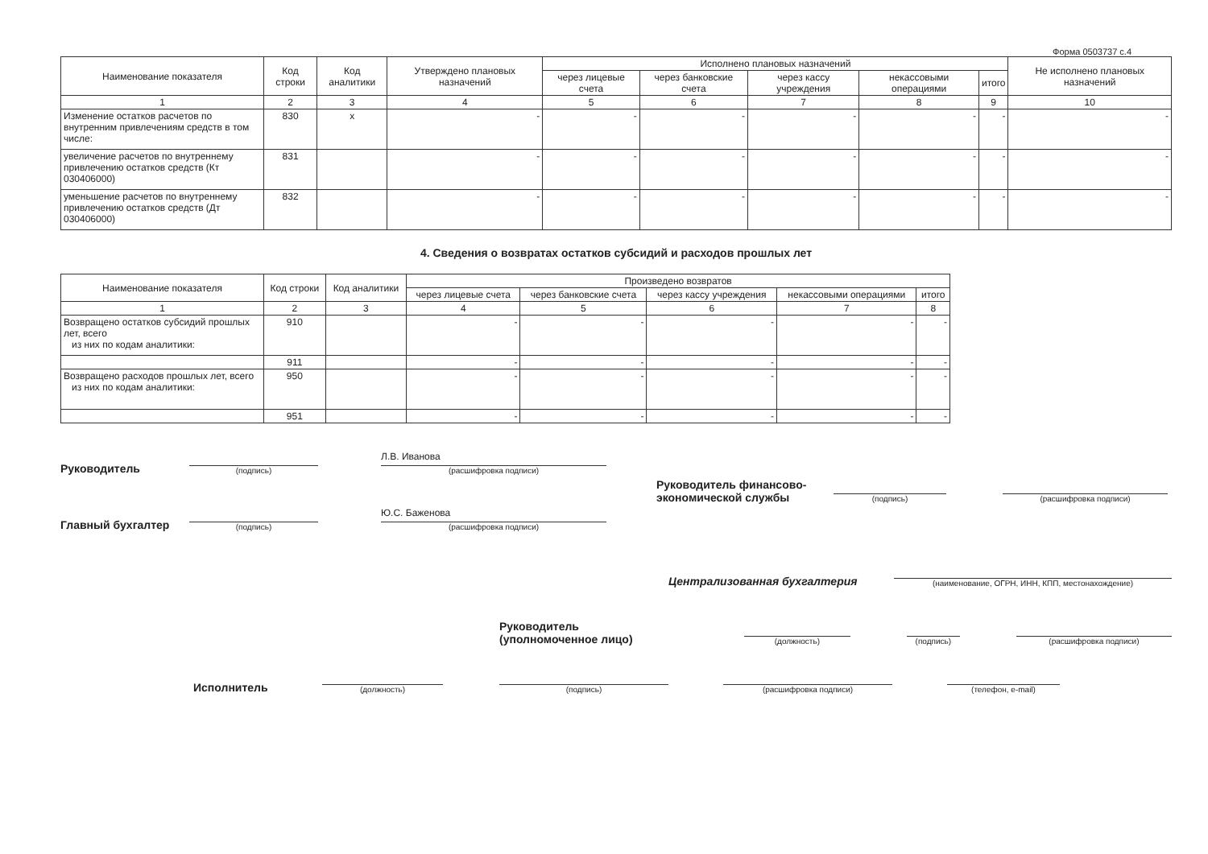Форма 0503737 с.4
| Наименование показателя | Код строки | Код аналитики | Утверждено плановых назначений | Исполнено плановых назначений | | | | | Не исполнено плановых назначений |
| --- | --- | --- | --- | --- | --- | --- | --- | --- | --- |
| | | | | через лицевые счета | через банковские счета | через кассу учреждения | некассовыми операциями | итого | |
| 1 | 2 | 3 | 4 | 5 | 6 | 7 | 8 | 9 | 10 |
| Изменение остатков расчетов по внутренним привлечениям средств в том числе: | 830 | x | - | - | - | - | - | - | - |
| увеличение расчетов по внутреннему привлечению остатков средств (Кт 030406000) | 831 | | - | - | - | - | - | - | - |
| уменьшение расчетов по внутреннему привлечению остатков средств (Дт 030406000) | 832 | | - | - | - | - | - | - | - |
4. Сведения о возвратах остатков субсидий и расходов прошлых лет
| Наименование показателя | Код строки | Код аналитики | Произведено возвратов | | | | |
| --- | --- | --- | --- | --- | --- | --- | --- |
| | | | через лицевые счета | через банковские счета | через кассу учреждения | некассовыми операциями | итого |
| 1 | 2 | 3 | 4 | 5 | 6 | 7 | 8 |
| Возвращено остатков субсидий прошлых лет, всего из них по кодам аналитики: | 910 | | - | - | - | - | - |
| | 911 | | - | - | - | - | - |
| Возвращено расходов прошлых лет, всего из них по кодам аналитики: | 950 | | - | - | - | - | - |
| | 951 | | - | - | - | - | - |
Руководитель
(подпись)
Л.В. Иванова
(расшифровка подписи)
Главный бухгалтер
(подпись)
Ю.С. Баженова
(расшифровка подписи)
Руководитель финансово-экономической службы
(подпись) (расшифровка подписи)
Централизованная бухгалтерия
(наименование, ОГРН, ИНН, КПП, местонахождение)
Руководитель
(уполномоченное лицо)
(должность)
(подпись)
(расшифровка подписи)
Исполнитель
(должность)
(подпись)
(расшифровка подписи)
(телефон, e-mail)